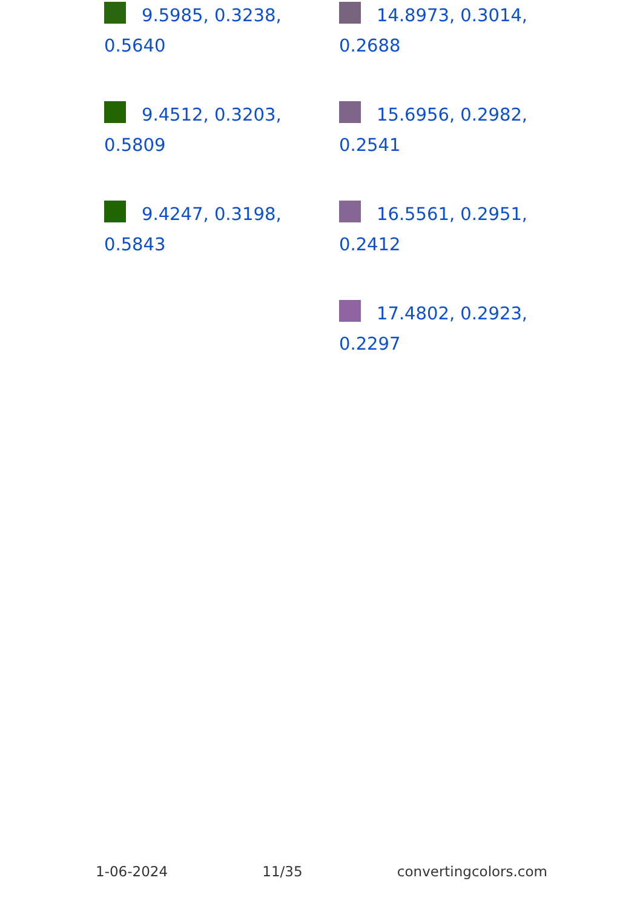9.5985, 0.3238, 0.5640
9.4512, 0.3203, 0.5809
9.4247, 0.3198, 0.5843
14.8973, 0.3014, 0.2688
15.6956, 0.2982, 0.2541
16.5561, 0.2951, 0.2412
17.4802, 0.2923, 0.2297
1-06-2024 11/35 convertingcolors.com